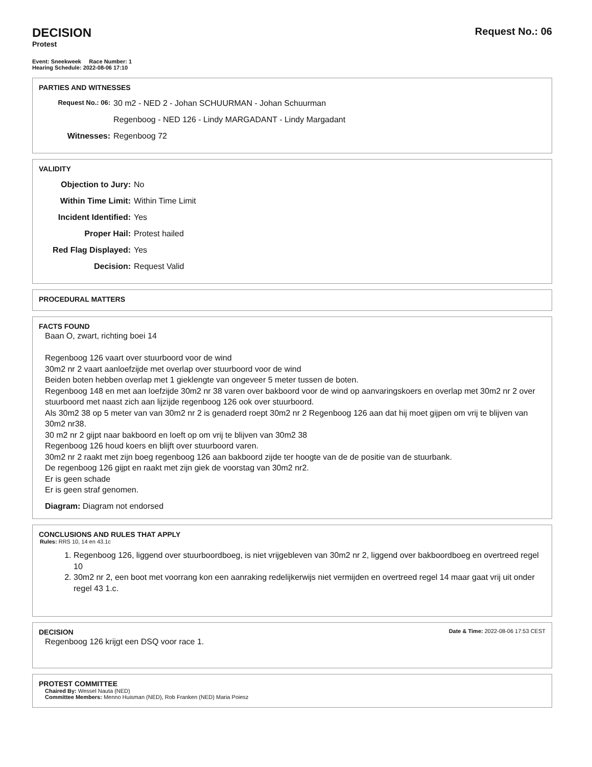DECISION
Protest
Request No.: 06
Event: Sneekweek Race Number: 1
Hearing Schedule: 2022-08-06 17:10
PARTIES AND WITNESSES
Request No.: 06:
30 m2 - NED 2 - Johan SCHUURMAN - Johan Schuurman
Regenboog - NED 126 - Lindy MARGADANT - Lindy Margadant
Witnesses: Regenboog 72
VALIDITY
Objection to Jury: No
Within Time Limit: Within Time Limit
Incident Identified:
Yes
Proper Hail: Protest hailed
Red Flag Displayed:
Yes
Decision: Request Valid
PROCEDURAL MATTERS
FACTS FOUND
Baan O, zwart, richting boei 14
Regenboog 126 vaart over stuurboord voor de wind
30m2 nr 2 vaart aanloefzijde met overlap over stuurboord voor de wind
Beiden boten hebben overlap met 1 gieklengte van ongeveer 5 meter tussen de boten.
Regenboog 148 en met aan loefzijde 30m2 nr 38 varen over bakboord voor de wind op aanvaringskoers en overlap met 30m2 nr 2 over stuurboord met naast zich aan lijzijde regenboog 126 ook over stuurboord.
Als 30m2 38 op 5 meter van van 30m2 nr 2 is genaderd roept 30m2 nr 2 Regenboog 126 aan dat hij moet gijpen om vrij te blijven van 30m2 nr38.
30 m2 nr 2 gijpt naar bakboord en loeft op om vrij te blijven van 30m2 38
Regenboog 126 houd koers en blijft over stuurboord varen.
30m2 nr 2 raakt met zijn boeg regenboog 126 aan bakboord zijde ter hoogte van de de positie van de stuurbank.
De regenboog 126 gijpt en raakt met zijn giek de voorstag van 30m2 nr2.
Er is geen schade
Er is geen straf genomen.
Diagram: Diagram not endorsed
CONCLUSIONS AND RULES THAT APPLY
Rules: RRS 10, 14 en 43.1c
1. Regenboog 126, liggend over stuurboordboeg, is niet vrijgebleven van 30m2 nr 2, liggend over bakboordboeg en overtreed regel 10
2. 30m2 nr 2, een boot met voorrang kon een aanraking redelijkerwijs niet vermijden en overtreed regel 14 maar gaat vrij uit onder regel 43 1.c.
DECISION
Date & Time: 2022-08-06 17:53 CEST
Regenboog 126 krijgt een DSQ voor race 1.
PROTEST COMMITTEE
Chaired By: Wessel Nauta (NED)
Committee Members: Menno Huisman (NED), Rob Franken (NED) Maria Poiesz